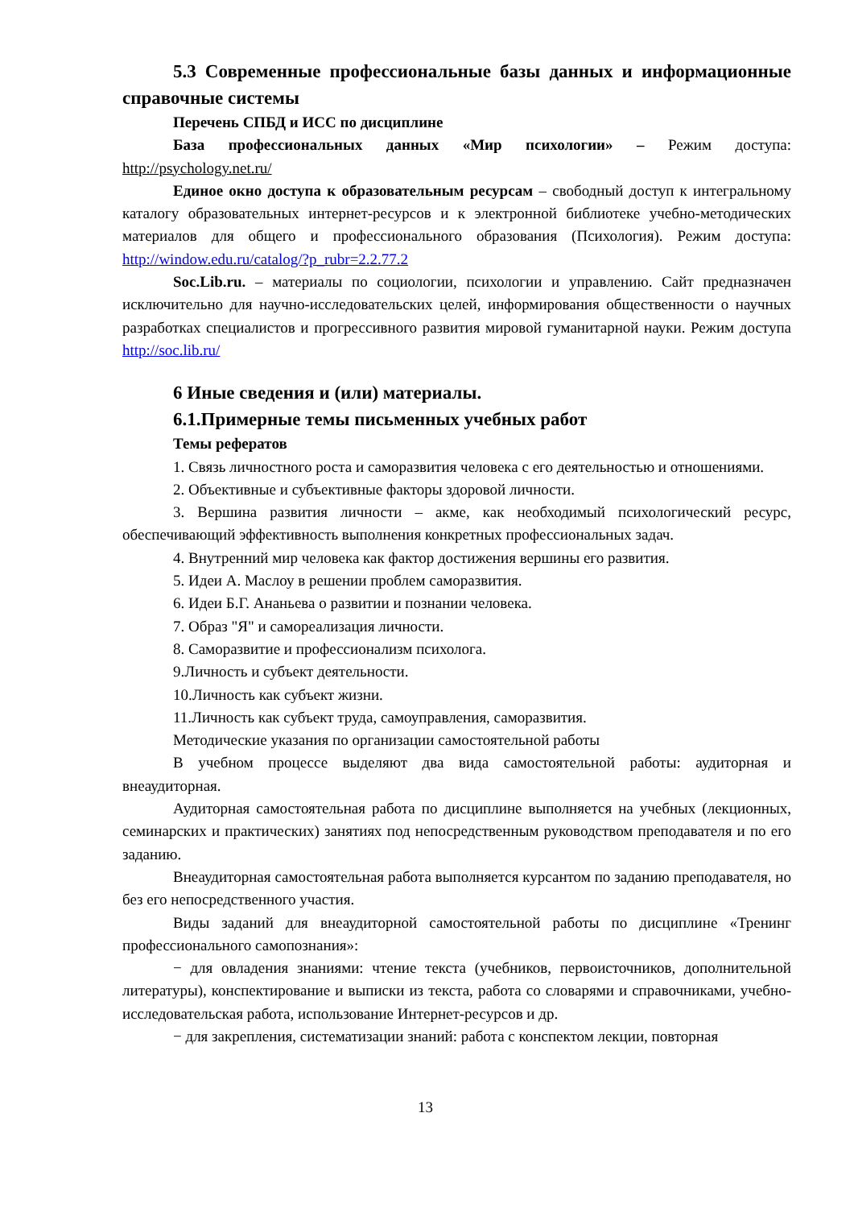5.3 Современные профессиональные базы данных и информационные справочные системы
Перечень СПБД и ИСС по дисциплине
База профессиональных данных «Мир психологии» – Режим доступа: http://psychology.net.ru/
Единое окно доступа к образовательным ресурсам – свободный доступ к интегральному каталогу образовательных интернет-ресурсов и к электронной библиотеке учебно-методических материалов для общего и профессионального образования (Психология). Режим доступа: http://window.edu.ru/catalog/?p_rubr=2.2.77.2
Soc.Lib.ru. – материалы по социологии, психологии и управлению. Сайт предназначен исключительно для научно-исследовательских целей, информирования общественности о научных разработках специалистов и прогрессивного развития мировой гуманитарной науки. Режим доступа http://soc.lib.ru/
6 Иные сведения и (или) материалы.
6.1.Примерные темы письменных учебных работ
Темы рефератов
1. Связь личностного роста и саморазвития человека с его деятельностью и отношениями.
2. Объективные и субъективные факторы здоровой личности.
3. Вершина развития личности – акме, как необходимый психологический ресурс, обеспечивающий эффективность выполнения конкретных профессиональных задач.
4. Внутренний мир человека как фактор достижения вершины его развития.
5. Идеи А. Маслоу в решении проблем саморазвития.
6. Идеи Б.Г. Ананьева о развитии и познании человека.
7. Образ "Я" и самореализация личности.
8. Саморазвитие и профессионализм психолога.
9.Личность и субъект деятельности.
10.Личность как субъект жизни.
11.Личность как субъект труда, самоуправления, саморазвития.
Методические указания по организации самостоятельной работы
В учебном процессе выделяют два вида самостоятельной работы: аудиторная и внеаудиторная.
Аудиторная самостоятельная работа по дисциплине выполняется на учебных (лекционных, семинарских и практических) занятиях под непосредственным руководством преподавателя и по его заданию.
Внеаудиторная самостоятельная работа выполняется курсантом по заданию преподавателя, но без его непосредственного участия.
Виды заданий для внеаудиторной самостоятельной работы по дисциплине «Тренинг профессионального самопознания»:
− для овладения знаниями: чтение текста (учебников, первоисточников, дополнительной литературы), конспектирование и выписки из текста, работа со словарями и справочниками, учебно-исследовательская работа, использование Интернет-ресурсов и др.
− для закрепления, систематизации знаний: работа с конспектом лекции, повторная
13